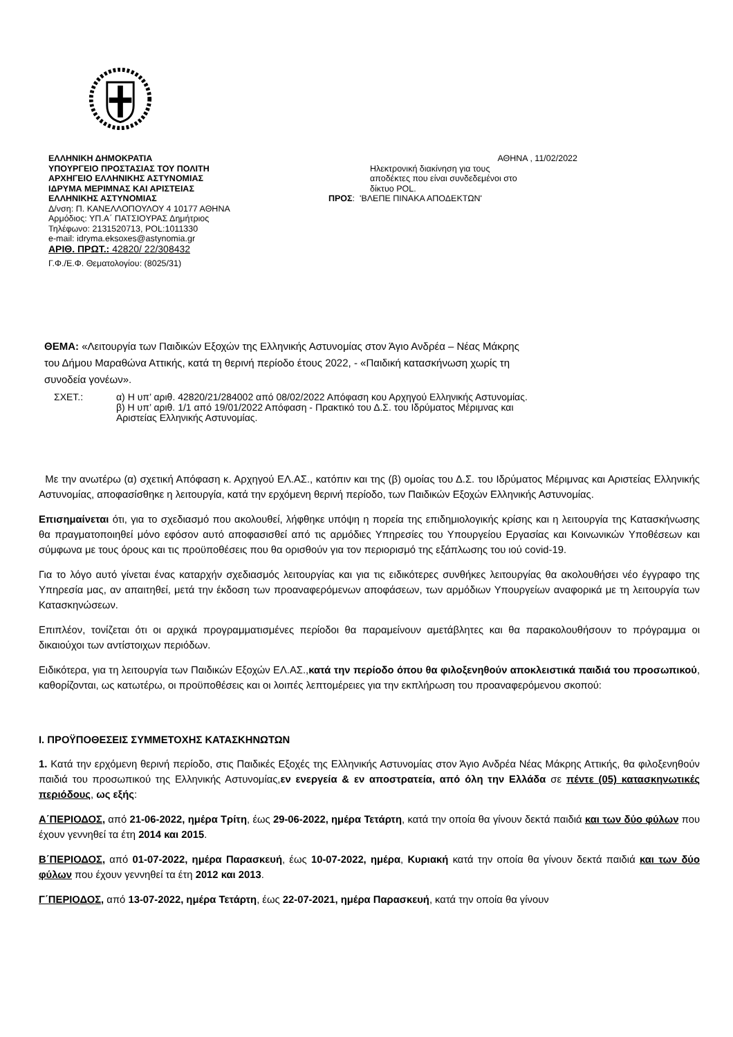ΕΛΛΗΝΙΚΗ ΔΗΜΟΚΡΑΤΙΑ
ΥΠΟΥΡΓΕΙΟ ΠΡΟΣΤΑΣΙΑΣ ΤΟΥ ΠΟΛΙΤΗ
ΑΡΧΗΓΕΙΟ ΕΛΛΗΝΙΚΗΣ ΑΣΤΥΝΟΜΙΑΣ
ΙΔΡΥΜΑ ΜΕΡΙΜΝΑΣ ΚΑΙ ΑΡΙΣΤΕΙΑΣ
ΕΛΛΗΝΙΚΗΣ ΑΣΤΥΝΟΜΙΑΣ
Δ/νση: Π. ΚΑΝΕΛΛΟΠΟΥΛΟΥ 4 10177 ΑΘΗΝΑ
Αρμόδιος: ΥΠ.Α΄ ΠΑΤΣΙΟΥΡΑΣ Δημήτριος
Τηλέφωνο: 2131520713, POL:1011330
e-mail: idryma.eksoxes@astynomia.gr
ΑΡΙΘ. ΠΡΩΤ.: 42820/ 22/308432
Γ.Φ./Ε.Φ. Θεματολογίου: (8025/31)
ΑΘΗΝΑ , 11/02/2022
Ηλεκτρονική διακίνηση για τους
αποδέκτες που είναι συνδεδεμένοι στο
δίκτυο POL.
ΠΡΟΣ: 'ΒΛΕΠΕ ΠΙΝΑΚΑ ΑΠΟΔΕΚΤΩΝ'
ΘΕΜΑ: «Λειτουργία των Παιδικών Εξοχών της Ελληνικής Αστυνομίας στον Άγιο Ανδρέα – Νέας Μάκρης του Δήμου Μαραθώνα Αττικής, κατά τη θερινή περίοδο έτους 2022, - «Παιδική κατασκήνωση χωρίς τη συνοδεία γονέων».
ΣΧΕΤ.: α) Η υπ’ αριθ. 42820/21/284002 από 08/02/2022 Απόφαση κου Αρχηγού Ελληνικής Αστυνομίας.
β) Η υπ’ αριθ. 1/1 από 19/01/2022 Απόφαση - Πρακτικό του Δ.Σ. του Ιδρύματος Μέριμνας και Αριστείας Ελληνικής Αστυνομίας.
Με την ανωτέρω (α) σχετική Απόφαση κ. Αρχηγού ΕΛ.ΑΣ., κατόπιν και της (β) ομοίας του Δ.Σ. του Ιδρύματος Μέριμνας και Αριστείας Ελληνικής Αστυνομίας, αποφασίσθηκε η λειτουργία, κατά την ερχόμενη θερινή περίοδο, των Παιδικών Εξοχών Ελληνικής Αστυνομίας.
Επισημαίνεται ότι, για το σχεδιασμό που ακολουθεί, λήφθηκε υπόψη η πορεία της επιδημιολογικής κρίσης και η λειτουργία της Κατασκήνωσης θα πραγματοποιηθεί μόνο εφόσον αυτό αποφασισθεί από τις αρμόδιες Υπηρεσίες του Υπουργείου Εργασίας και Κοινωνικών Υποθέσεων και σύμφωνα με τους όρους και τις προϋποθέσεις που θα ορισθούν για τον περιορισμό της εξάπλωσης του ιού covid-19.
Για το λόγο αυτό γίνεται ένας καταρχήν σχεδιασμός λειτουργίας και για τις ειδικότερες συνθήκες λειτουργίας θα ακολουθήσει νέο έγγραφο της Υπηρεσία μας, αν απαιτηθεί, μετά την έκδοση των προαναφερόμενων αποφάσεων, των αρμόδιων Υπουργείων αναφορικά με τη λειτουργία των Κατασκηνώσεων.
Επιπλέον, τονίζεται ότι οι αρχικά προγραμματισμένες περίοδοι θα παραμείνουν αμετάβλητες και θα παρακολουθήσουν το πρόγραμμα οι δικαιούχοι των αντίστοιχων περιόδων.
Ειδικότερα, για τη λειτουργία των Παιδικών Εξοχών ΕΛ.ΑΣ.,κατά την περίοδο όπου θα φιλοξενηθούν αποκλειστικά παιδιά του προσωπικού, καθορίζονται, ως κατωτέρω, οι προϋποθέσεις και οι λοιπές λεπτομέρειες για την εκπλήρωση του προαναφερόμενου σκοπού:
Ι. ΠΡΟΫΠΟΘΕΣΕΙΣ ΣΥΜΜΕΤΟΧΗΣ ΚΑΤΑΣΚΗΝΩΤΩΝ
1. Κατά την ερχόμενη θερινή περίοδο, στις Παιδικές Εξοχές της Ελληνικής Αστυνομίας στον Άγιο Ανδρέα Νέας Μάκρης Αττικής, θα φιλοξενηθούν παιδιά του προσωπικού της Ελληνικής Αστυνομίας,εν ενεργεία & εν αποστρατεία, από όλη την Ελλάδα σε πέντε (05) κατασκηνωτικές περιόδους, ως εξής:
Α΄ΠΕΡΙΟΔΟΣ, από 21-06-2022, ημέρα Τρίτη, έως 29-06-2022, ημέρα Τετάρτη, κατά την οποία θα γίνουν δεκτά παιδιά και των δύο φύλων που έχουν γεννηθεί τα έτη 2014 και 2015.
Β΄ΠΕΡΙΟΔΟΣ, από 01-07-2022, ημέρα Παρασκευή, έως 10-07-2022, ημέρα, Κυριακή κατά την οποία θα γίνουν δεκτά παιδιά και των δύο φύλων που έχουν γεννηθεί τα έτη 2012 και 2013.
Γ΄ΠΕΡΙΟΔΟΣ, από 13-07-2022, ημέρα Τετάρτη, έως 22-07-2021, ημέρα Παρασκευή, κατά την οποία θα γίνουν